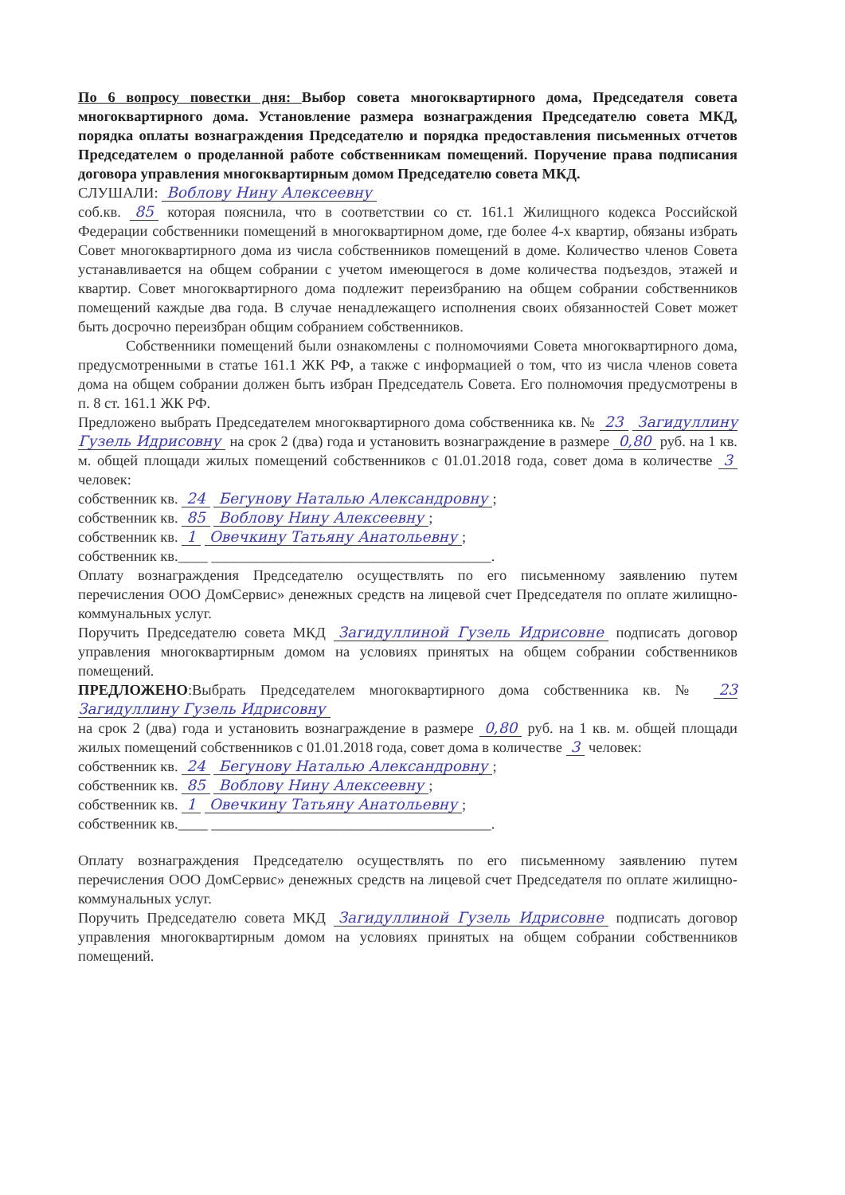По 6 вопросу повестки дня: Выбор совета многоквартирного дома, Председателя совета многоквартирного дома. Установление размера вознаграждения Председателю совета МКД, порядка оплаты вознаграждения Председателю и порядка предоставления письменных отчетов Председателем о проделанной работе собственникам помещений. Поручение права подписания договора управления многоквартирным домом Председателю совета МКД.
СЛУШАЛИ: Воблову Нину Алексеевну
соб.кв. 85 которая пояснила, что в соответствии со ст. 161.1 Жилищного кодекса Российской Федерации собственники помещений в многоквартирном доме, где более 4-х квартир, обязаны избрать Совет многоквартирного дома из числа собственников помещений в доме. Количество членов Совета устанавливается на общем собрании с учетом имеющегося в доме количества подъездов, этажей и квартир. Совет многоквартирного дома подлежит переизбранию на общем собрании собственников помещений каждые два года. В случае ненадлежащего исполнения своих обязанностей Совет может быть досрочно переизбран общим собранием собственников.
Собственники помещений были ознакомлены с полномочиями Совета многоквартирного дома, предусмотренными в статье 161.1 ЖК РФ, а также с информацией о том, что из числа членов совета дома на общем собрании должен быть избран Председатель Совета. Его полномочия предусмотрены в п. 8 ст. 161.1 ЖК РФ.
Предложено выбрать Председателем многоквартирного дома собственника кв. № 23 Загидуллину Гузель Идрисовну на срок 2 (два) года и установить вознаграждение в размере 0,80 руб. на 1 кв. м. общей площади жилых помещений собственников с 01.01.2018 года, совет дома в количестве 3 человек:
собственник кв. 24 Бегунову Наталью Александровну;
собственник кв. 85 Воблову Нину Алексеевну;
собственник кв. 1 Овечкину Татьяну Анатольевну;
собственник кв.____ ______________________________________.
Оплату вознаграждения Председателю осуществлять по его письменному заявлению путем перечисления ООО ДомСервис» денежных средств на лицевой счет Председателя по оплате жилищно-коммунальных услуг.
Поручить Председателю совета МКД Загидуллиной Гузель Идрисовне подписать договор управления многоквартирным домом на условиях принятых на общем собрании собственников помещений.
ПРЕДЛОЖЕНО:Выбрать Председателем многоквартирного дома собственника кв. № 23 Загидуллину Гузель Идрисовну
на срок 2 (два) года и установить вознаграждение в размере 0,80 руб. на 1 кв. м. общей площади жилых помещений собственников с 01.01.2018 года, совет дома в количестве 3 человек:
собственник кв. 24 Бегунову Наталью Александровну;
собственник кв. 85 Воблову Нину Алексеевну;
собственник кв. 1 Овечкину Татьяну Анатольевну;
собственник кв.____ ______________________________________.
Оплату вознаграждения Председателю осуществлять по его письменному заявлению путем перечисления ООО ДомСервис» денежных средств на лицевой счет Председателя по оплате жилищно-коммунальных услуг.
Поручить Председателю совета МКД Загидуллиной Гузель Идрисовне подписать договор управления многоквартирным домом на условиях принятых на общем собрании собственников помещений.